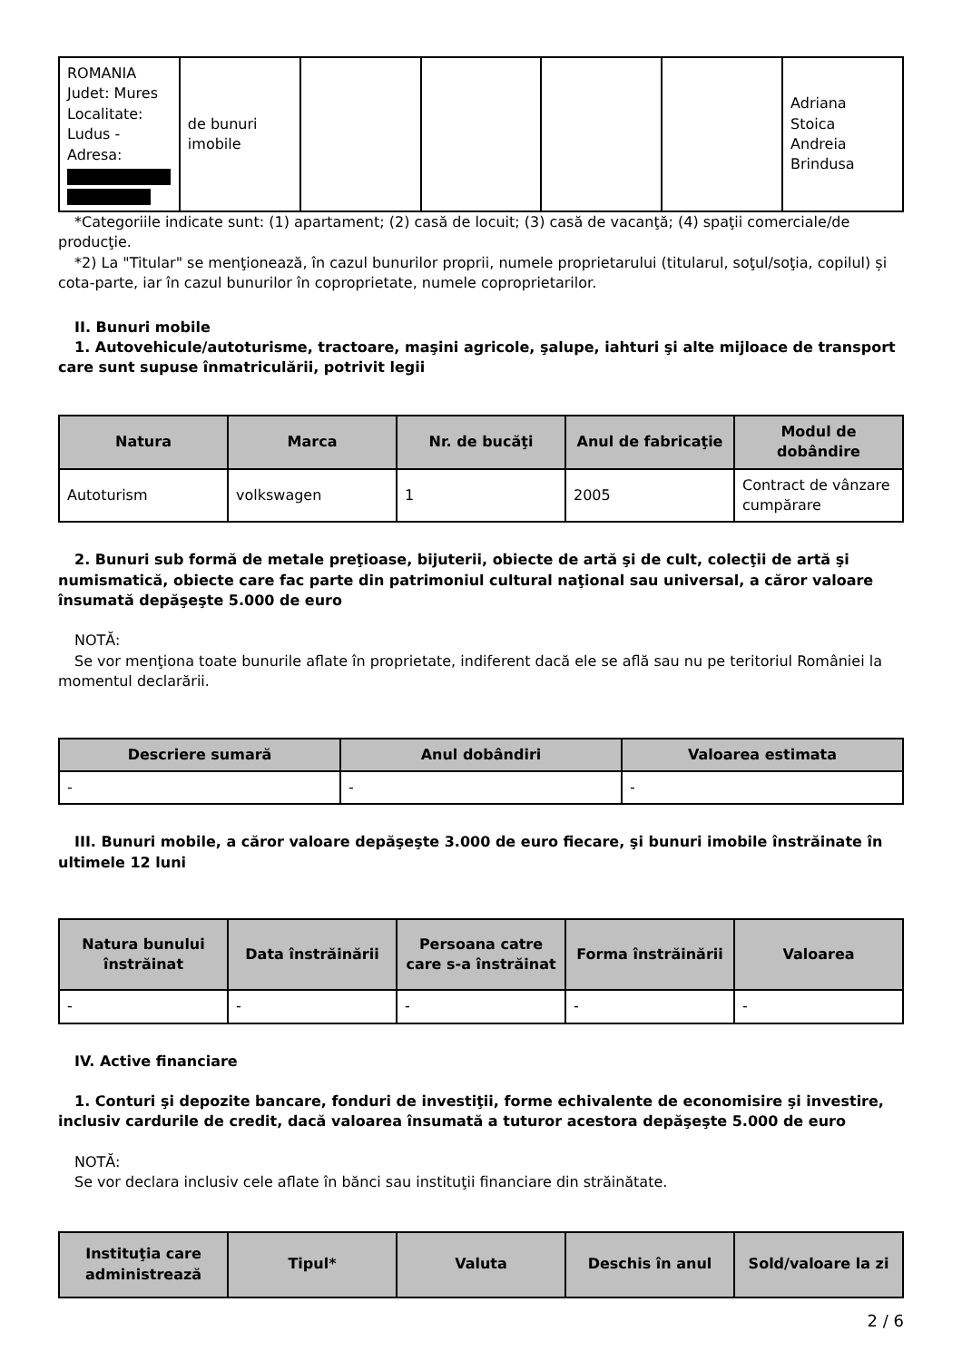| ROMANIA Judet: Mures Localitate: Ludus - Adresa: | de bunuri imobile | | | | | Adriana Stoica Andreia Brindusa |
*Categoriile indicate sunt: (1) apartament; (2) casă de locuit; (3) casă de vacanţă; (4) spaţii comerciale/de producţie.
*2) La "Titular" se menţionează, în cazul bunurilor proprii, numele proprietarului (titularul, soţul/soţia, copilul) și cota-parte, iar în cazul bunurilor în coproprietate, numele coproprietarilor.
II. Bunuri mobile
1. Autovehicule/autoturisme, tractoare, maşini agricole, şalupe, iahturi şi alte mijloace de transport care sunt supuse înmatriculării, potrivit legii
| Natura | Marca | Nr. de bucăţi | Anul de fabricaţie | Modul de dobândire |
| --- | --- | --- | --- | --- |
| Autoturism | volkswagen | 1 | 2005 | Contract de vânzare cumpărare |
2. Bunuri sub formă de metale preţioase, bijuterii, obiecte de artă şi de cult, colecţii de artă şi numismatică, obiecte care fac parte din patrimoniul cultural naţional sau universal, a căror valoare însumată depăşeşte 5.000 de euro
NOTĂ:
Se vor menţiona toate bunurile aflate în proprietate, indiferent dacă ele se află sau nu pe teritoriul României la momentul declarării.
| Descriere sumară | Anul dobândiri | Valoarea estimata |
| --- | --- | --- |
| - | - | - |
III. Bunuri mobile, a căror valoare depăşeşte 3.000 de euro fiecare, şi bunuri imobile înstrăinate în ultimele 12 luni
| Natura bunului înstrăinat | Data înstrăinării | Persoana catre care s-a înstrăinat | Forma înstrăinării | Valoarea |
| --- | --- | --- | --- | --- |
| - | - | - | - | - |
IV. Active financiare
1. Conturi şi depozite bancare, fonduri de investiţii, forme echivalente de economisire şi investire, inclusiv cardurile de credit, dacă valoarea însumată a tuturor acestora depăşeşte 5.000 de euro
NOTĂ:
Se vor declara inclusiv cele aflate în bănci sau instituţii financiare din străinătate.
| Instituţia care administrează | Tipul* | Valuta | Deschis în anul | Sold/valoare la zi |
| --- | --- | --- | --- | --- |
2 / 6